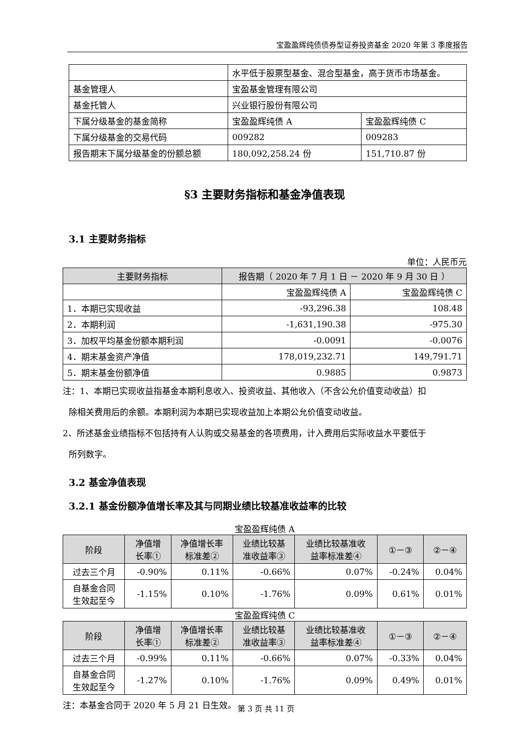宝盈盈辉纯债债券型证券投资基金 2020 年第 3 季度报告
| | 水平低于股票型基金、混合型基金，高于货币市场基金。 | |
| 基金管理人 | 宝盈基金管理有限公司 | |
| 基金托管人 | 兴业银行股份有限公司 | |
| 下属分级基金的基金简称 | 宝盈盈辉纯债 A | 宝盈盈辉纯债 C |
| 下属分级基金的交易代码 | 009282 | 009283 |
| 报告期末下属分级基金的份额总额 | 180,092,258.24 份 | 151,710.87 份 |
§3 主要财务指标和基金净值表现
3.1 主要财务指标
单位：人民币元
| 主要财务指标 | 报告期（ 2020 年 7 月 1 日 － 2020 年 9 月 30 日 ） | |
| --- | --- | --- |
| | 宝盈盈辉纯债 A | 宝盈盈辉纯债 C |
| 1．本期已实现收益 | -93,296.38 | 108.48 |
| 2．本期利润 | -1,631,190.38 | -975.30 |
| 3．加权平均基金份额本期利润 | -0.0091 | -0.0076 |
| 4．期末基金资产净值 | 178,019,232.71 | 149,791.71 |
| 5．期末基金份额净值 | 0.9885 | 0.9873 |
注：1、本期已实现收益指基金本期利息收入、投资收益、其他收入（不含公允价值变动收益）扣
除相关费用后的余额。本期利润为本期已实现收益加上本期公允价值变动收益。
2、所述基金业绩指标不包括持有人认购或交易基金的各项费用，计入费用后实际收益水平要低于
所列数字。
3.2 基金净值表现
3.2.1 基金份额净值增长率及其与同期业绩比较基准收益率的比较
宝盈盈辉纯债 A
| 阶段 | 净值增 长率① | 净值增长率 标准差② | 业绩比较基 准收益率③ | 业绩比较基准收 益率标准差④ | ①－③ | ②－④ |
| --- | --- | --- | --- | --- | --- | --- |
| 过去三个月 | -0.90% | 0.11% | -0.66% | 0.07% | -0.24% | 0.04% |
| 自基金合同 生效起至今 | -1.15% | 0.10% | -1.76% | 0.09% | 0.61% | 0.01% |
宝盈盈辉纯债 C
| 阶段 | 净值增 长率① | 净值增长率 标准差② | 业绩比较基 准收益率③ | 业绩比较基准收 益率标准差④ | ①－③ | ②－④ |
| --- | --- | --- | --- | --- | --- | --- |
| 过去三个月 | -0.99% | 0.11% | -0.66% | 0.07% | -0.33% | 0.04% |
| 自基金合同 生效起至今 | -1.27% | 0.10% | -1.76% | 0.09% | 0.49% | 0.01% |
注：本基金合同于 2020 年 5 月 21 日生效。
第 3 页 共 11 页